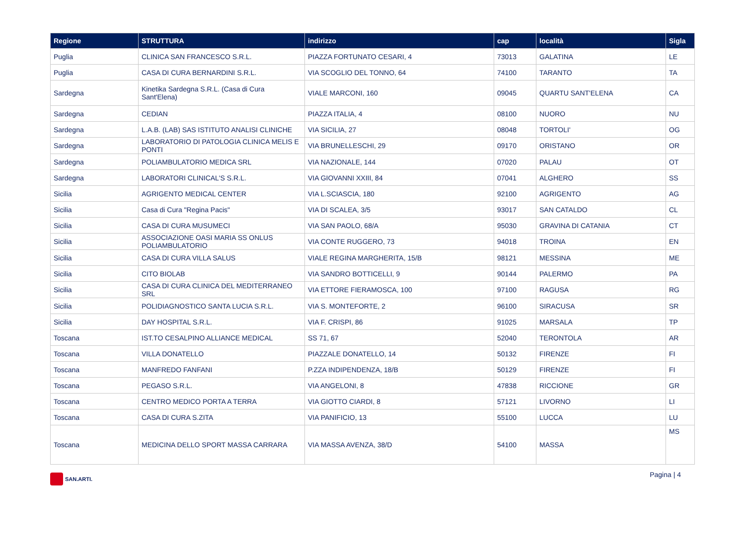| Regione | STRUTTURA | indirizzo | cap | località | Sigla |
| --- | --- | --- | --- | --- | --- |
| Puglia | CLINICA SAN FRANCESCO S.R.L. | PIAZZA FORTUNATO CESARI, 4 | 73013 | GALATINA | LE |
| Puglia | CASA DI CURA BERNARDINI S.R.L. | VIA SCOGLIO DEL TONNO, 64 | 74100 | TARANTO | TA |
| Sardegna | Kinetika Sardegna S.R.L. (Casa di Cura Sant'Elena) | VIALE MARCONI, 160 | 09045 | QUARTU SANT'ELENA | CA |
| Sardegna | CEDIAN | PIAZZA ITALIA, 4 | 08100 | NUORO | NU |
| Sardegna | L.A.B. (LAB) SAS ISTITUTO ANALISI CLINICHE | VIA SICILIA, 27 | 08048 | TORTOLI' | OG |
| Sardegna | LABORATORIO DI PATOLOGIA CLINICA MELIS E PONTI | VIA BRUNELLESCHI, 29 | 09170 | ORISTANO | OR |
| Sardegna | POLIAMBULATORIO MEDICA SRL | VIA NAZIONALE, 144 | 07020 | PALAU | OT |
| Sardegna | LABORATORI CLINICAL'S S.R.L. | VIA GIOVANNI XXIII, 84 | 07041 | ALGHERO | SS |
| Sicilia | AGRIGENTO MEDICAL CENTER | VIA L.SCIASCIA, 180 | 92100 | AGRIGENTO | AG |
| Sicilia | Casa di Cura "Regina Pacis" | VIA DI SCALEA, 3/5 | 93017 | SAN CATALDO | CL |
| Sicilia | CASA DI CURA MUSUMECI | VIA SAN PAOLO, 68/A | 95030 | GRAVINA DI CATANIA | CT |
| Sicilia | ASSOCIAZIONE OASI MARIA SS ONLUS POLIAMBULATORIO | VIA CONTE RUGGERO, 73 | 94018 | TROINA | EN |
| Sicilia | CASA DI CURA VILLA SALUS | VIALE REGINA MARGHERITA, 15/B | 98121 | MESSINA | ME |
| Sicilia | CITO BIOLAB | VIA SANDRO BOTTICELLI, 9 | 90144 | PALERMO | PA |
| Sicilia | CASA DI CURA CLINICA DEL MEDITERRANEO SRL | VIA ETTORE FIERAMOSCA, 100 | 97100 | RAGUSA | RG |
| Sicilia | POLIDIAGNOSTICO SANTA LUCIA S.R.L. | VIA S. MONTEFORTE, 2 | 96100 | SIRACUSA | SR |
| Sicilia | DAY HOSPITAL S.R.L. | VIA F. CRISPI, 86 | 91025 | MARSALA | TP |
| Toscana | IST.TO CESALPINO ALLIANCE MEDICAL | SS 71, 67 | 52040 | TERONTOLA | AR |
| Toscana | VILLA DONATELLO | PIAZZALE DONATELLO, 14 | 50132 | FIRENZE | FI |
| Toscana | MANFREDO FANFANI | P.ZZA INDIPENDENZA, 18/B | 50129 | FIRENZE | FI |
| Toscana | PEGASO S.R.L. | VIA ANGELONI, 8 | 47838 | RICCIONE | GR |
| Toscana | CENTRO MEDICO PORTA A TERRA | VIA GIOTTO CIARDI, 8 | 57121 | LIVORNO | LI |
| Toscana | CASA DI CURA S.ZITA | VIA PANIFICIO, 13 | 55100 | LUCCA | LU |
| Toscana | MEDICINA DELLO SPORT MASSA CARRARA | VIA MASSA AVENZA, 38/D | 54100 | MASSA | MS |
SAN.ARTI.
Pagina | 4